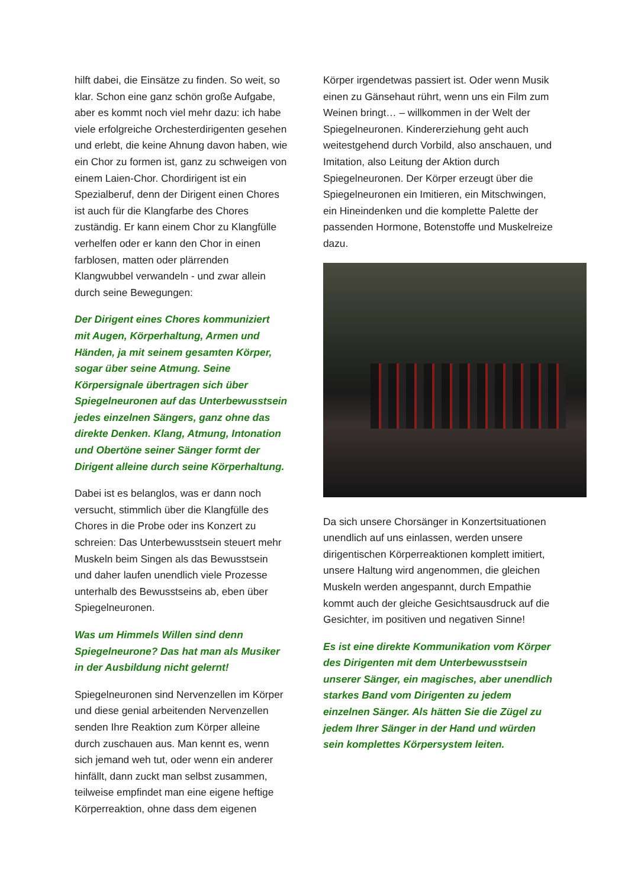hilft dabei, die Einsätze zu finden. So weit, so klar. Schon eine ganz schön große Aufgabe, aber es kommt noch viel mehr dazu: ich habe viele erfolgreiche Orchesterdirigenten gesehen und erlebt, die keine Ahnung davon haben, wie ein Chor zu formen ist, ganz zu schweigen von einem Laien-Chor. Chordirigent ist ein Spezialberuf, denn der Dirigent einen Chores ist auch für die Klangfarbe des Chores zuständig. Er kann einem Chor zu Klangfülle verhelfen oder er kann den Chor in einen farblosen, matten oder plärrenden Klangwubbel verwandeln - und zwar allein durch seine Bewegungen:
Der Dirigent eines Chores kommuniziert mit Augen, Körperhaltung, Armen und Händen, ja mit seinem gesamten Körper, sogar über seine Atmung. Seine Körpersignale übertragen sich über Spiegelneuronen auf das Unterbewusstsein jedes einzelnen Sängers, ganz ohne das direkte Denken. Klang, Atmung, Intonation und Obertöne seiner Sänger formt der Dirigent alleine durch seine Körperhaltung.
Dabei ist es belanglos, was er dann noch versucht, stimmlich über die Klangfülle des Chores in die Probe oder ins Konzert zu schreien: Das Unterbewusstsein steuert mehr Muskeln beim Singen als das Bewusstsein und daher laufen unendlich viele Prozesse unterhalb des Bewusstseins ab, eben über Spiegelneuronen.
Was um Himmels Willen sind denn Spiegelneurone? Das hat man als Musiker in der Ausbildung nicht gelernt!
Spiegelneuronen sind Nervenzellen im Körper und diese genial arbeitenden Nervenzellen senden Ihre Reaktion zum Körper alleine durch zuschauen aus. Man kennt es, wenn sich jemand weh tut, oder wenn ein anderer hinfällt, dann zuckt man selbst zusammen, teilweise empfindet man eine eigene heftige Körperreaktion, ohne dass dem eigenen
Körper irgendetwas passiert ist. Oder wenn Musik einen zu Gänsehaut rührt, wenn uns ein Film zum Weinen bringt… – willkommen in der Welt der Spiegelneuronen. Kindererziehung geht auch weitestgehend durch Vorbild, also anschauen, und Imitation, also Leitung der Aktion durch Spiegelneuronen. Der Körper erzeugt über die Spiegelneuronen ein Imitieren, ein Mitschwingen, ein Hineindenken und die komplette Palette der passenden Hormone, Botenstoffe und Muskelreize dazu.
Da sich unsere Chorsänger in Konzertsituationen unendlich auf uns einlassen, werden unsere dirigentischen Körperreaktionen komplett imitiert, unsere Haltung wird angenommen, die gleichen Muskeln werden angespannt, durch Empathie kommt auch der gleiche Gesichtsausdruck auf die Gesichter, im positiven und negativen Sinne!
Es ist eine direkte Kommunikation vom Körper des Dirigenten mit dem Unterbewusstsein unserer Sänger, ein magisches, aber unendlich starkes Band vom Dirigenten zu jedem einzelnen Sänger. Als hätten Sie die Zügel zu jedem Ihrer Sänger in der Hand und würden sein komplettes Körpersystem leiten.